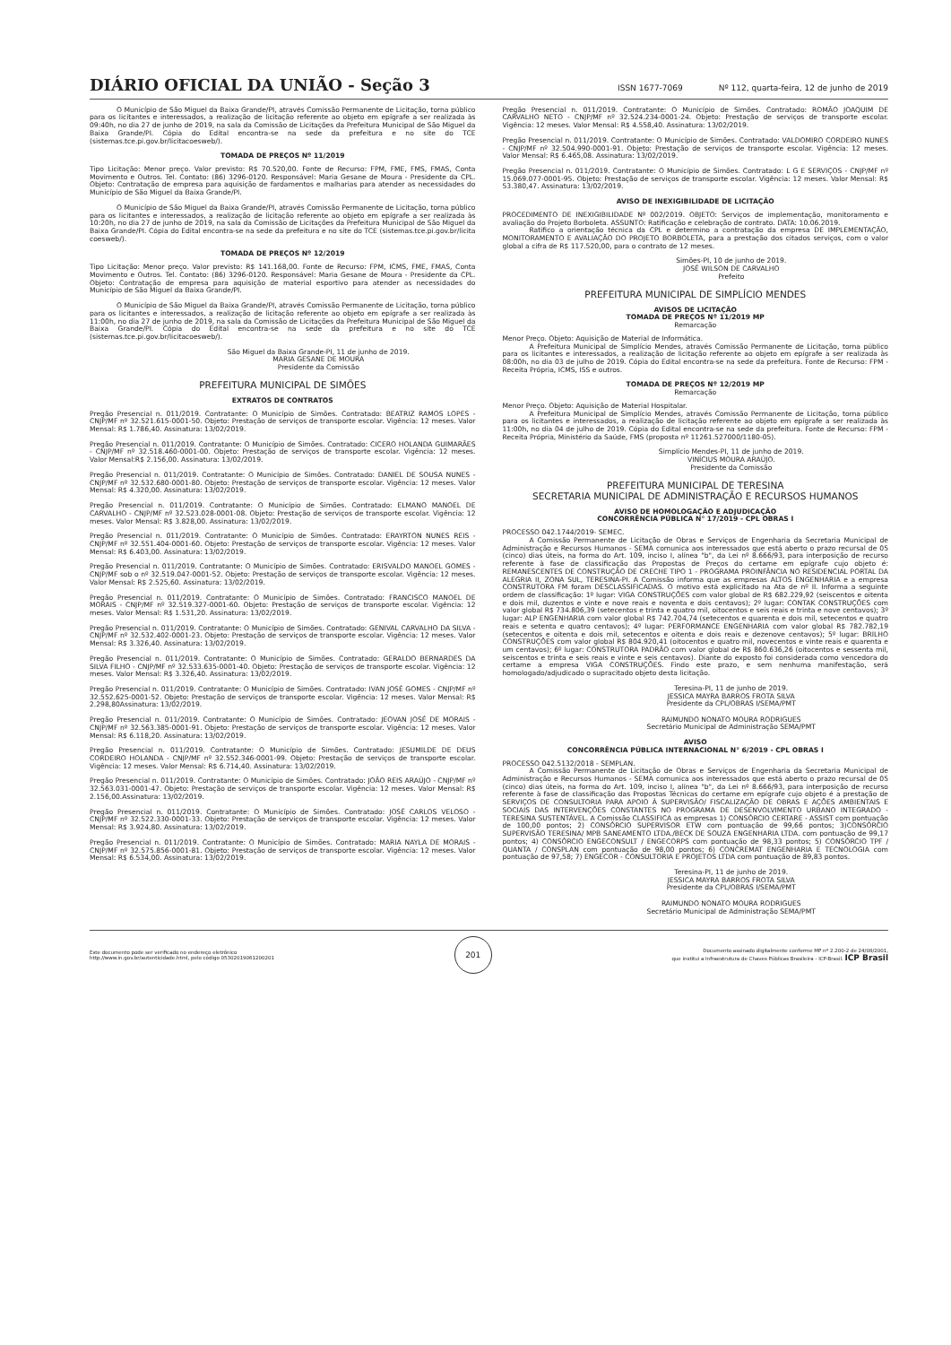DIÁRIO OFICIAL DA UNIÃO - Seção 3
ISSN 1677-7069 Nº 112, quarta-feira, 12 de junho de 2019
O Município de São Miguel da Baixa Grande/PI, através Comissão Permanente de Licitação, torna público para os licitantes e interessados, a realização de licitação referente ao objeto em epígrafe a ser realizada às 09:40h, no dia 27 de junho de 2019, na sala da Comissão de Licitações da Prefeitura Municipal de São Miguel da Baixa Grande/PI. Cópia do Edital encontra-se na sede da prefeitura e no site do TCE (sistemas.tce.pi.gov.br/licitacoesweb/).
TOMADA DE PREÇOS Nº 11/2019
Tipo Licitação: Menor preço. Valor previsto: R$ 70.520,00. Fonte de Recurso: FPM, FME, FMS, FMAS, Conta Movimento e Outros. Tel. Contato: (86) 3296-0120. Responsável: Maria Gesane de Moura - Presidente da CPL. Objeto: Contratação de empresa para aquisição de fardamentos e malharias para atender as necessidades do Município de São Miguel da Baixa Grande/PI.
O Município de São Miguel da Baixa Grande/PI, através Comissão Permanente de Licitação, torna público para os licitantes e interessados, a realização de licitação referente ao objeto em epígrafe a ser realizada às 10:20h, no dia 27 de junho de 2019, na sala da Comissão de Licitações da Prefeitura Municipal de São Miguel da Baixa Grande/PI. Cópia do Edital encontra-se na sede da prefeitura e no site do TCE (sistemas.tce.pi.gov.br/licita coesweb/).
TOMADA DE PREÇOS Nº 12/2019
Tipo Licitação: Menor preço. Valor previsto: R$ 141.168,00. Fonte de Recurso: FPM, ICMS, FME, FMAS, Conta Movimento e Outros. Tel. Contato: (86) 3296-0120. Responsável: Maria Gesane de Moura - Presidente da CPL. Objeto: Contratação de empresa para aquisição de material esportivo para atender as necessidades do Município de São Miguel da Baixa Grande/PI.
O Município de São Miguel da Baixa Grande/PI, através Comissão Permanente de Licitação, torna público para os licitantes e interessados, a realização de licitação referente ao objeto em epígrafe a ser realizada às 11:00h, no dia 27 de junho de 2019, na sala da Comissão de Licitações da Prefeitura Municipal de São Miguel da Baixa Grande/PI. Cópia do Edital encontra-se na sede da prefeitura e no site do TCE (sistemas.tce.pi.gov.br/licitacoesweb/).
São Miguel da Baixa Grande-PI, 11 de junho de 2019.
MARIA GESANE DE MOURA
Presidente da Comissão
PREFEITURA MUNICIPAL DE SIMÕES
EXTRATOS DE CONTRATOS
Pregão Presencial n. 011/2019. Contratante: O Município de Simões. Contratado: BEATRIZ RAMOS LOPES - CNJP/MF nº 32.521.615-0001-50. Objeto: Prestação de serviços de transporte escolar. Vigência: 12 meses. Valor Mensal: R$ 1.786,40. Assinatura: 13/02/2019.
Pregão Presencial n. 011/2019. Contratante: O Município de Simões. Contratado: CICERO HOLANDA GUIMARÃES - CNJP/MF nº 32.518.460-0001-00. Objeto: Prestação de serviços de transporte escolar. Vigência: 12 meses. Valor Mensal:R$ 2.156,00. Assinatura: 13/02/2019.
Pregão Presencial n. 011/2019. Contratante: O Município de Simões. Contratado: DANIEL DE SOUSA NUNES - CNJP/MF nº 32.532.680-0001-80. Objeto: Prestação de serviços de transporte escolar. Vigência: 12 meses. Valor Mensal: R$ 4.320,00. Assinatura: 13/02/2019.
Pregão Presencial n. 011/2019. Contratante: O Município de Simões. Contratado: ELMANO MANOEL DE CARVALHO - CNJP/MF nº 32.523.028-0001-08. Objeto: Prestação de serviços de transporte escolar. Vigência: 12 meses. Valor Mensal: R$ 3.828,00. Assinatura: 13/02/2019.
Pregão Presencial n. 011/2019. Contratante: O Município de Simões. Contratado: ERAYRTON NUNES REIS - CNJP/MF nº 32.551.404-0001-60. Objeto: Prestação de serviços de transporte escolar. Vigência: 12 meses. Valor Mensal: R$ 6.403,00. Assinatura: 13/02/2019.
Pregão Presencial n. 011/2019. Contratante: O Município de Simões. Contratado: ERISVALDO MANOEL GOMES - CNJP/MF sob o nº 32.519.047-0001-52. Objeto: Prestação de serviços de transporte escolar. Vigência: 12 meses. Valor Mensal: R$ 2.525,60. Assinatura: 13/02/2019.
Pregão Presencial n. 011/2019. Contratante: O Município de Simões. Contratado: FRANCISCO MANOEL DE MORAIS - CNJP/MF nº 32.519.327-0001-60. Objeto: Prestação de serviços de transporte escolar. Vigência: 12 meses. Valor Mensal: R$ 1.531,20. Assinatura: 13/02/2019.
Pregão Presencial n. 011/2019. Contratante: O Município de Simões. Contratado: GENIVAL CARVALHO DA SILVA - CNJP/MF nº 32.532.402-0001-23. Objeto: Prestação de serviços de transporte escolar. Vigência: 12 meses. Valor Mensal: R$ 3.326,40. Assinatura: 13/02/2019.
Pregão Presencial n. 011/2019. Contratante: O Município de Simões. Contratado: GERALDO BERNARDES DA SILVA FILHO - CNJP/MF nº 32.533.635-0001-40. Objeto: Prestação de serviços de transporte escolar. Vigência: 12 meses. Valor Mensal: R$ 3.326,40. Assinatura: 13/02/2019.
Pregão Presencial n. 011/2019. Contratante: O Município de Simões. Contratado: IVAN JOSÉ GOMES - CNJP/MF nº 32.552.625-0001-52. Objeto: Prestação de serviços de transporte escolar. Vigência: 12 meses. Valor Mensal: R$ 2.298,80Assinatura: 13/02/2019.
Pregão Presencial n. 011/2019. Contratante: O Município de Simões. Contratado: JEOVAN JOSÉ DE MORAIS - CNJP/MF nº 32.563.385-0001-91. Objeto: Prestação de serviços de transporte escolar. Vigência: 12 meses. Valor Mensal: R$ 6.118,20. Assinatura: 13/02/2019.
Pregão Presencial n. 011/2019. Contratante: O Município de Simões. Contratado: JESUMILDE DE DEUS CORDEIRO HOLANDA - CNJP/MF nº 32.552.346-0001-99. Objeto: Prestação de serviços de transporte escolar. Vigência: 12 meses. Valor Mensal: R$ 6.714,40. Assinatura: 13/02/2019.
Pregão Presencial n. 011/2019. Contratante: O Município de Simões. Contratado: JOÃO REIS ARAÚJO - CNJP/MF nº 32.563.031-0001-47. Objeto: Prestação de serviços de transporte escolar. Vigência: 12 meses. Valor Mensal: R$ 2.156,00.Assinatura: 13/02/2019.
Pregão Presencial n. 011/2019. Contratante: O Município de Simões. Contratado: JOSÉ CARLOS VELOSO - CNJP/MF nº 32.522.330-0001-33. Objeto: Prestação de serviços de transporte escolar. Vigência: 12 meses. Valor Mensal: R$ 3.924,80. Assinatura: 13/02/2019.
Pregão Presencial n. 011/2019. Contratante: O Município de Simões. Contratado: MARIA NAYLA DE MORAIS - CNJP/MF nº 32.575.856-0001-81. Objeto: Prestação de serviços de transporte escolar. Vigência: 12 meses. Valor Mensal: R$ 6.534,00. Assinatura: 13/02/2019.
Pregão Presencial n. 011/2019. Contratante: O Município de Simões. Contratado: ROMÃO JOAQUIM DE CARVALHO NETO - CNJP/MF nº 32.524.234-0001-24. Objeto: Prestação de serviços de transporte escolar. Vigência: 12 meses. Valor Mensal: R$ 4.558,40. Assinatura: 13/02/2019.
Pregão Presencial n. 011/2019. Contratante: O Município de Simões. Contratado: VALDOMIRO CORDEIRO NUNES - CNJP/MF nº 32.504.990-0001-91. Objeto: Prestação de serviços de transporte escolar. Vigência: 12 meses. Valor Mensal: R$ 6.465,08. Assinatura: 13/02/2019.
Pregão Presencial n. 011/2019. Contratante: O Município de Simões. Contratado: L G E SERVIÇOS - CNJP/MF nº 15.069.077-0001-95. Objeto: Prestação de serviços de transporte escolar. Vigência: 12 meses. Valor Mensal: R$ 53.380,47. Assinatura: 13/02/2019.
AVISO DE INEXIGIBILIDADE DE LICITAÇÃO
PROCEDIMENTO DE INEXIGIBILIDADE Nº 002/2019. OBJETO: Serviços de implementação, monitoramento e avaliação do Projeto Borboleta. ASSUNTO: Ratificação e celebração de contrato. DATA: 10.06.2019.
Ratifico a orientação técnica da CPL e determino a contratação da empresa DE IMPLEMENTAÇÃO, MONITORAMENTO E AVALIAÇÃO DO PROJETO BORBOLETA, para a prestação dos citados serviços, com o valor global a cifra de R$ 117.520,00, para o contrato de 12 meses.
Simões-PI, 10 de junho de 2019.
JOSÉ WILSON DE CARVALHO
Prefeito
PREFEITURA MUNICIPAL DE SIMPLÍCIO MENDES
AVISOS DE LICITAÇÃO
TOMADA DE PREÇOS Nº 11/2019 MP
Remarcação
Menor Preço. Objeto: Aquisição de Material de Informática.
A Prefeitura Municipal de Simplício Mendes, através Comissão Permanente de Licitação, torna público para os licitantes e interessados, a realização de licitação referente ao objeto em epígrafe a ser realizada às 08:00h, no dia 03 de julho de 2019. Cópia do Edital encontra-se na sede da prefeitura. Fonte de Recurso: FPM - Receita Própria, ICMS, ISS e outros.
TOMADA DE PREÇOS Nº 12/2019 MP
Remarcação
Menor Preço. Objeto: Aquisição de Material Hospitalar.
A Prefeitura Municipal de Simplício Mendes, através Comissão Permanente de Licitação, torna público para os licitantes e interessados, a realização de licitação referente ao objeto em epígrafe a ser realizada às 11:00h, no dia 04 de julho de 2019. Cópia do Edital encontra-se na sede da prefeitura. Fonte de Recurso: FPM - Receita Própria, Ministério da Saúde, FMS (proposta nº 11261.527000/1180-05).
Simplício Mendes-PI, 11 de junho de 2019.
VINÍCIUS MOURA ARAÚJO.
Presidente da Comissão
PREFEITURA MUNICIPAL DE TERESINA
SECRETARIA MUNICIPAL DE ADMINISTRAÇÃO E RECURSOS HUMANOS
AVISO DE HOMOLOGAÇÃO E ADJUDICAÇÃO
CONCORRÊNCIA PÚBLICA N° 17/2019 - CPL OBRAS I
PROCESSO 042.1744/2019- SEMEC.
A Comissão Permanente de Licitação de Obras e Serviços de Engenharia da Secretaria Municipal de Administração e Recursos Humanos - SEMA comunica aos interessados que está aberto o prazo recursal de 05 (cinco) dias úteis, na forma do Art. 109, inciso I, alínea "b", da Lei nº 8.666/93, para interposição de recurso referente à fase de classificação das Propostas de Preços do certame em epígrafe cujo objeto é: REMANESCENTES DE CONSTRUÇÃO DE CRECHE TIPO 1 - PROGRAMA PROINFÂNCIA NO RESIDENCIAL PORTAL DA ALEGRIA II, ZONA SUL, TERESINA-PI. A Comissão informa que as empresas ALTOS ENGENHARIA e a empresa CONSTRUTORA FM foram DESCLASSIFICADAS. O motivo está explicitado na Ata de nº II. Informa a seguinte ordem de classificação: 1º lugar: VIGA CONSTRUÇÕES com valor global de R$ 682.229,92 (seiscentos e oitenta e dois mil, duzentos e vinte e nove reais e noventa e dois centavos); 2º lugar: CONTAK CONSTRUÇÕES com valor global R$ 734.806,39 (setecentos e trinta e quatro mil, oitocentos e seis reais e trinta e nove centavos); 3º lugar: ALP ENGENHARIA com valor global R$ 742.704,74 (setecentos e quarenta e dois mil, setecentos e quatro reais e setenta e quatro centavos); 4º lugar: PERFORMANCE ENGENHARIA com valor global R$ 782.782,19 (setecentos e oitenta e dois mil, setecentos e oitenta e dois reais e dezenove centavos); 5º lugar: BRILHO CONSTRUÇÕES com valor global R$ 804.920,41 (oitocentos e quatro mil, novecentos e vinte reais e quarenta e um centavos); 6º lugar: CONSTRUTORA PADRÃO com valor global de R$ 860.636,26 (oitocentos e sessenta mil, seiscentos e trinta e seis reais e vinte e seis centavos). Diante do exposto foi considerada como vencedora do certame a empresa VIGA CONSTRUÇÕES. Findo este prazo, e sem nenhuma manifestação, será homologado/adjudicado o supracitado objeto desta licitação.
Teresina-PI, 11 de junho de 2019.
JESSICA MAYRA BARROS FROTA SILVA
Presidente da CPL/OBRAS I/SEMA/PMT
RAIMUNDO NONATO MOURA RODRIGUES
Secretário Municipal de Administração SEMA/PMT
AVISO
CONCORRÊNCIA PÚBLICA INTERNACIONAL N° 6/2019 - CPL OBRAS I
PROCESSO 042.5132/2018 - SEMPLAN.
A Comissão Permanente de Licitação de Obras e Serviços de Engenharia da Secretaria Municipal de Administração e Recursos Humanos - SEMA comunica aos interessados que está aberto o prazo recursal de 05 (cinco) dias úteis, na forma do Art. 109, inciso I, alínea "b", da Lei nº 8.666/93, para interposição de recurso referente à fase de classificação das Propostas Técnicas do certame em epígrafe cujo objeto é a prestação de SERVIÇOS DE CONSULTORIA PARA APOIO À SUPERVISÃO/ FISCALIZAÇÃO DE OBRAS E AÇÕES AMBIENTAIS E SOCIAIS DAS INTERVENÇÕES CONSTANTES NO PROGRAMA DE DESENVOLVIMENTO URBANO INTEGRADO - TERESINA SUSTENTÁVEL. A Comissão CLASSIFICA as empresas 1) CONSÓRCIO CERTARE - ASSIST com pontuação de 100,00 pontos; 2) CONSÓRCIO SUPERVISOR ETW com pontuação de 99,66 pontos; 3)CONSÓRCIO SUPERVISÃO TERESINA/ MPB SANEAMENTO LTDA./BECK DE SOUZA ENGENHARIA LTDA. com pontuação de 99,17 pontos; 4) CONSÓRCIO ENGECONSULT / ENGECORPS com pontuação de 98,33 pontos; 5) CONSÓRCIO TPF / QUANTA / CONSPLAN com pontuação de 98,00 pontos; 6) CONCREMAT ENGENHARIA E TECNOLOGIA com pontuação de 97,58; 7) ENGECOR - CONSULTORIA E PROJETOS LTDA com pontuação de 89,83 pontos.
Teresina-PI, 11 de junho de 2019.
JESSICA MAYRA BARROS FROTA SILVA
Presidente da CPL/OBRAS I/SEMA/PMT
RAIMUNDO NONATO MOURA RODRIGUES
Secretário Municipal de Administração SEMA/PMT
Este documento pode ser verificado no endereço eletrônico
http://www.in.gov.br/autenticidade.html, pelo código 05302019061200201
201
Documento assinado digitalmente conforme MP nº 2.200-2 de 24/08/2001,
que institui a Infraestrutura de Chaves Públicas Brasileira - ICP-Brasil. ICP Brasil